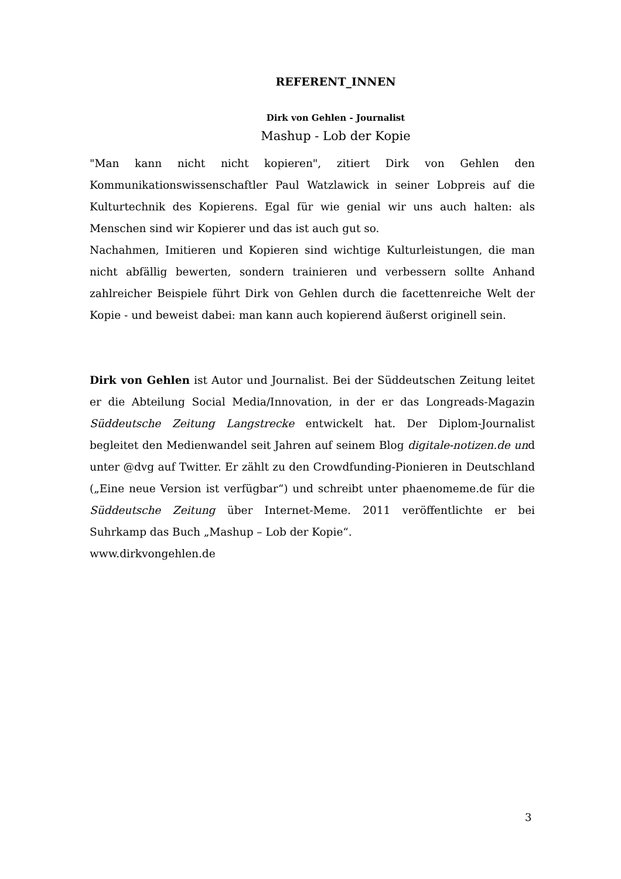REFERENT_INNEN
Dirk von Gehlen - Journalist
Mashup - Lob der Kopie
"Man kann nicht nicht kopieren", zitiert Dirk von Gehlen den Kommunikationswissenschaftler Paul Watzlawick in seiner Lobpreis auf die Kulturtechnik des Kopierens. Egal für wie genial wir uns auch halten: als Menschen sind wir Kopierer und das ist auch gut so.
Nachahmen, Imitieren und Kopieren sind wichtige Kulturleistungen, die man nicht abfällig bewerten, sondern trainieren und verbessern sollte Anhand zahlreicher Beispiele führt Dirk von Gehlen durch die facettenreiche Welt der Kopie - und beweist dabei: man kann auch kopierend äußerst originell sein.
Dirk von Gehlen ist Autor und Journalist. Bei der Süddeutschen Zeitung leitet er die Abteilung Social Media/Innovation, in der er das Longreads-Magazin Süddeutsche Zeitung Langstrecke entwickelt hat. Der Diplom-Journalist begleitet den Medienwandel seit Jahren auf seinem Blog digitale-notizen.de und unter @dvg auf Twitter. Er zählt zu den Crowdfunding-Pionieren in Deutschland („Eine neue Version ist verfügbar“) und schreibt unter phaenomeme.de für die Süddeutsche Zeitung über Internet-Meme. 2011 veröffentlichte er bei Suhrkamp das Buch „Mashup – Lob der Kopie“.
www.dirkvongehlen.de
3